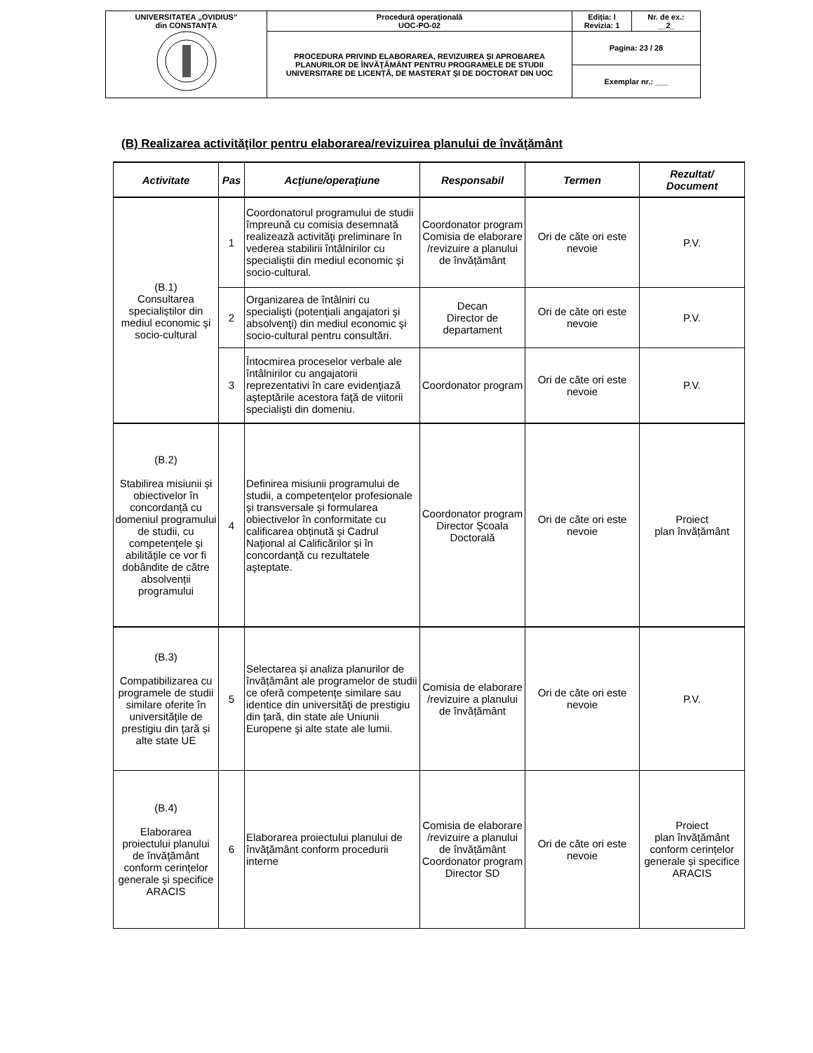| UNIVERSITATEA „OVIDIUS” din CONSTANȚA | Procedură operaţională UOC-PO-02 | Ediția: I Revizia: 1 | Nr. de ex.: __2_ |
| | PROCEDURA PRIVIND ELABORAREA, REVIZUIREA ŞI APROBAREA PLANURILOR DE ÎNVĂŢĂMÂNT PENTRU PROGRAMELE DE STUDII UNIVERSITARE DE LICENȚĂ, DE MASTERAT ŞI DE DOCTORAT DIN UOC | Pagina: 23 / 28 | |
| | | Exemplar nr.: ___ | |
(B) Realizarea activităţilor pentru elaborarea/revizuirea planului de învăţământ
| Activitate | Pas | Acţiune/operaţiune | Responsabil | Termen | Rezultat/ Document |
| --- | --- | --- | --- | --- | --- |
| (B.1) Consultarea specialiştilor din mediul economic şi socio-cultural | 1 | Coordonatorul programului de studii împreună cu comisia desemnată realizează activităţi preliminare în vederea stabilirii întâlnirilor cu specialiştii din mediul economic şi socio-cultural. | Coordonator program Comisia de elaborare /revizuire a planului de învățământ | Ori de căte ori este nevoie | P.V. |
| | 2 | Organizarea de întâlniri cu specialişti (potenţiali angajatori şi absolvenţi) din mediul economic şi socio-cultural pentru consultări. | Decan Director de departament | Ori de căte ori este nevoie | P.V. |
| | 3 | Întocmirea proceselor verbale ale întâlnirilor cu angajatorii reprezentativi în care evidenţiază aşteptările acestora faţă de viitorii specialişti din domeniu. | Coordonator program | Ori de căte ori este nevoie | P.V. |
| (B.2) Stabilirea misiunii și obiectivelor în concordanță cu domeniul programului de studii, cu competenţele şi abilităţile ce vor fi dobândite de către absolvenții programului | 4 | Definirea misiunii programului de studii, a competenţelor profesionale și transversale și formularea obiectivelor în conformitate cu calificarea obținută şi Cadrul Naţional al Calificărilor și în concordanță cu rezultatele aşteptate. | Coordonator program Director Şcoala Doctorală | Ori de căte ori este nevoie | Proiect plan învățământ |
| (B.3) Compatibilizarea cu programele de studii similare oferite în universităţile de prestigiu din țară și alte state UE | 5 | Selectarea și analiza planurilor de învățământ ale programelor de studii ce oferă competenţe similare sau identice din universităţi de prestigiu din țară, din state ale Uniunii Europene şi alte state ale lumii. | Comisia de elaborare /revizuire a planului de învățământ | Ori de căte ori este nevoie | P.V. |
| (B.4) Elaborarea proiectului planului de învăţământ conform cerințelor generale și specifice ARACIS | 6 | Elaborarea proiectului planului de învăţământ conform procedurii interne | Comisia de elaborare /revizuire a planului de învățământ Coordonator program Director SD | Ori de căte ori este nevoie | Proiect plan învățământ conform cerințelor generale și specifice ARACIS |